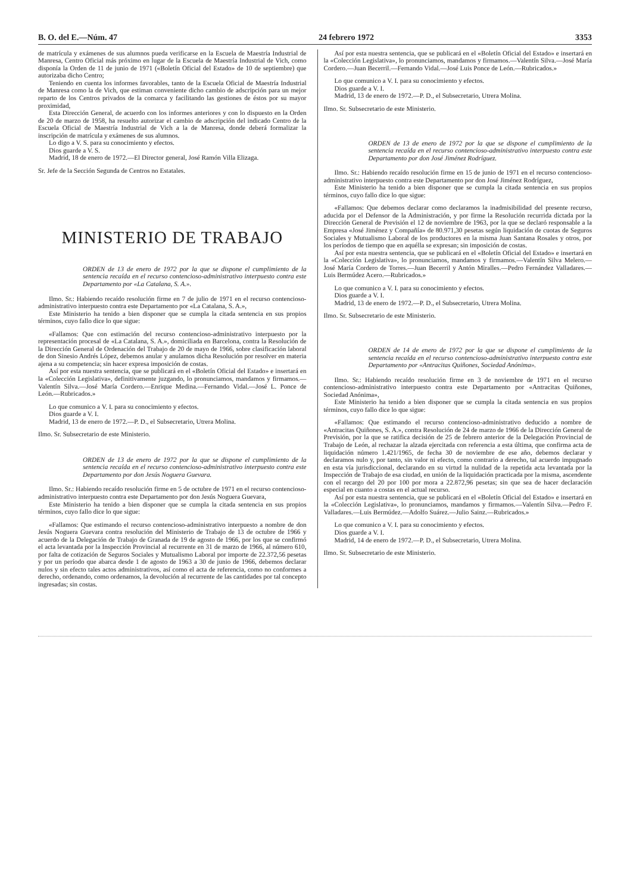B. O. del E.—Núm. 47 24 febrero 1972 3353
de matrícula y exámenes de sus alumnos pueda verificarse en la Escuela de Maestría Industrial de Manresa, Centro Oficial más próximo en lugar de la Escuela de Maestría Industrial de Vich, como disponía la Orden de 11 de junio de 1971 («Boletín Oficial del Estado» de 10 de septiembre) que autorizaba dicho Centro;
Teniendo en cuenta los informes favorables, tanto de la Escuela Oficial de Maestría Industrial de Manresa como la de Vich, que estiman conveniente dicho cambio de adscripción para un mejor reparto de los Centros privados de la comarca y facilitando las gestiones de éstos por su mayor proximidad,
Esta Dirección General, de acuerdo con los informes anteriores y con lo dispuesto en la Orden de 20 de marzo de 1958, ha resuelto autorizar el cambio de adscripción del indicado Centro de la Escuela Oficial de Maestría Industrial de Vich a la de Manresa, donde deberá formalizar la inscripción de matrícula y exámenes de sus alumnos.
Lo digo a V. S. para su conocimiento y efectos.
Dios guarde a V. S.
Madrid, 18 de enero de 1972.—El Director general, José Ramón Villa Elizaga.
Sr. Jefe de la Sección Segunda de Centros no Estatales.
MINISTERIO DE TRABAJO
ORDEN de 13 de enero de 1972 por la que se dispone el cumplimiento de la sentencia recaída en el recurso contencioso-administrativo interpuesto contra este Departamento por «La Catalana, S. A.».
Ilmo. Sr.: Habiendo recaído resolución firme en 7 de julio de 1971 en el recurso contencioso-administrativo interpuesto contra este Departamento por «La Catalana, S. A.»,
Este Ministerio ha tenido a bien disponer que se cumpla la citada sentencia en sus propios términos, cuyo fallo dice lo que sigue:
«Fallamos: Que con estimación del recurso contencioso-administrativo interpuesto por la representación procesal de «La Catalana, S. A.», domiciliada en Barcelona, contra la Resolución de la Dirección General de Ordenación del Trabajo de 20 de mayo de 1966, sobre clasificación laboral de don Sinesio Andrés López, debemos anular y anulamos dicha Resolución por resolver en materia ajena a su competencia; sin hacer expresa imposición de costas.
Así por esta nuestra sentencia, que se publicará en el «Boletín Oficial del Estado» e insertará en la «Colección Legislativa», definitivamente juzgando, lo pronunciamos, mandamos y firmamos.—Valentín Silva.—José María Cordero.—Enrique Medina.—Fernando Vidal.—José L. Ponce de León.—Rubricados.»
Lo que comunico a V. I. para su conocimiento y efectos.
Dios guarde a V. I.
Madrid, 13 de enero de 1972.—P. D., el Subsecretario, Utrera Molina.
Ilmo. Sr. Subsecretario de este Ministerio.
ORDEN de 13 de enero de 1972 por la que se dispone el cumplimiento de la sentencia recaída en el recurso contencioso-administrativo interpuesto contra este Departamento por don Jesús Noguera Guevara.
Ilmo. Sr.: Habiendo recaído resolución firme en 5 de octubre de 1971 en el recurso contencioso-administrativo interpuesto contra este Departamento por don Jesús Noguera Guevara,
Este Ministerio ha tenido a bien disponer que se cumpla la citada sentencia en sus propios términos, cuyo fallo dice lo que sigue:
«Fallamos: Que estimando el recurso contencioso-administrativo interpuesto a nombre de don Jesús Noguera Guevara contra resolución del Ministerio de Trabajo de 13 de octubre de 1966 y acuerdo de la Delegación de Trabajo de Granada de 19 de agosto de 1966, por los que se confirmó el acta levantada por la Inspección Provincial al recurrente en 31 de marzo de 1966, al número 610, por falta de cotización de Seguros Sociales y Mutualismo Laboral por importe de 22.372,56 pesetas y por un período que abarca desde 1 de agosto de 1963 a 30 de junio de 1966, debemos declarar nulos y sin efecto tales actos administrativos, así como el acta de referencia, como no conformes a derecho, ordenando, como ordenamos, la devolución al recurrente de las cantidades por tal concepto ingresadas; sin costas.
Así por esta nuestra sentencia, que se publicará en el «Boletín Oficial del Estado» e insertará en la «Colección Legislativa», lo pronunciamos, mandamos y firmamos.—Valentín Silva.—José María Cordero.—Juan Becerril.—Fernando Vidal.—José Luis Ponce de León.—Rubricados.»
Lo que comunico a V. I. para su conocimiento y efectos.
Dios guarde a V. I.
Madrid, 13 de enero de 1972.—P. D., el Subsecretario, Utrera Molina.
Ilmo. Sr. Subsecretario de este Ministerio.
ORDEN de 13 de enero de 1972 por la que se dispone el cumplimiento de la sentencia recaída en el recurso contencioso-administrativo interpuesto contra este Departamento por don José Jiménez Rodríguez.
Ilmo. Sr.: Habiendo recaído resolución firme en 15 de junio de 1971 en el recurso contencioso-administrativo interpuesto contra este Departamento por don José Jiménez Rodríguez,
Este Ministerio ha tenido a bien disponer que se cumpla la citada sentencia en sus propios términos, cuyo fallo dice lo que sigue:
«Fallamos: Que debemos declarar como declaramos la inadmisibilidad del presente recurso, aducida por el Defensor de la Administración, y por firme la Resolución recurrida dictada por la Dirección General de Previsión el 12 de noviembre de 1963, por la que se declaró responsable a la Empresa «José Jiménez y Compañía» de 80.971,30 pesetas según liquidación de cuotas de Seguros Sociales y Mutualismo Laboral de los productores en la misma Juan Santana Rosales y otros, por los períodos de tiempo que en aquélla se expresan; sin imposición de costas.
Así por esta nuestra sentencia, que se publicará en el «Boletín Oficial del Estado» e insertará en la «Colección Legislativa», lo pronunciamos, mandamos y firmamos.—Valentín Silva Melero.—José María Cordero de Torres.—Juan Becerril y Antón Miralles.—Pedro Fernández Valladares.—Luis Bermúdez Acero.—Rubricados.»
Lo que comunico a V. I. para su conocimiento y efectos.
Dios guarde a V. I.
Madrid, 13 de enero de 1972.—P. D., el Subsecretario, Utrera Molina.
Ilmo. Sr. Subsecretario de este Ministerio.
ORDEN de 14 de enero de 1972 por la que se dispone el cumplimiento de la sentencia recaída en el recurso contencioso-administrativo interpuesto contra este Departamento por «Antracitas Quiñones, Sociedad Anónima».
Ilmo. Sr.: Habiendo recaído resolución firme en 3 de noviembre de 1971 en el recurso contencioso-administrativo interpuesto contra este Departamento por «Antracitas Quiñones, Sociedad Anónima»,
Este Ministerio ha tenido a bien disponer que se cumpla la citada sentencia en sus propios términos, cuyo fallo dice lo que sigue:
«Fallamos: Que estimando el recurso contencioso-administrativo deducido a nombre de «Antracitas Quiñones, S. A.», contra Resolución de 24 de marzo de 1966 de la Dirección General de Previsión, por la que se ratifica decisión de 25 de febrero anterior de la Delegación Provincial de Trabajo de León, al rechazar la alzada ejercitada con referencia a esta última, que confirma acta de liquidación número 1.421/1965, de fecha 30 de noviembre de ese año, debemos declarar y declaramos nulo y, por tanto, sin valor ni efecto, como contrario a derecho, tal acuerdo impugnado en esta vía jurisdiccional, declarando en su virtud la nulidad de la repetida acta levantada por la Inspección de Trabajo de esa ciudad, en unión de la liquidación practicada por la misma, ascendente con el recargo del 20 por 100 por mora a 22.872,96 pesetas; sin que sea de hacer declaración especial en cuanto a costas en el actual recurso.
Así por esta nuestra sentencia, que se publicará en el «Boletín Oficial del Estado» e insertará en la «Colección Legislativa», lo pronunciamos, mandamos y firmamos.—Valentín Silva.—Pedro F. Valladares.—Luis Bermúdez.—Adolfo Suárez.—Julio Sainz.—Rubricados.»
Lo que comunico a V. I. para su conocimiento y efectos.
Dios guarde a V. I.
Madrid, 14 de enero de 1972.—P. D., el Subsecretario, Utrera Molina.
Ilmo. Sr. Subsecretario de este Ministerio.